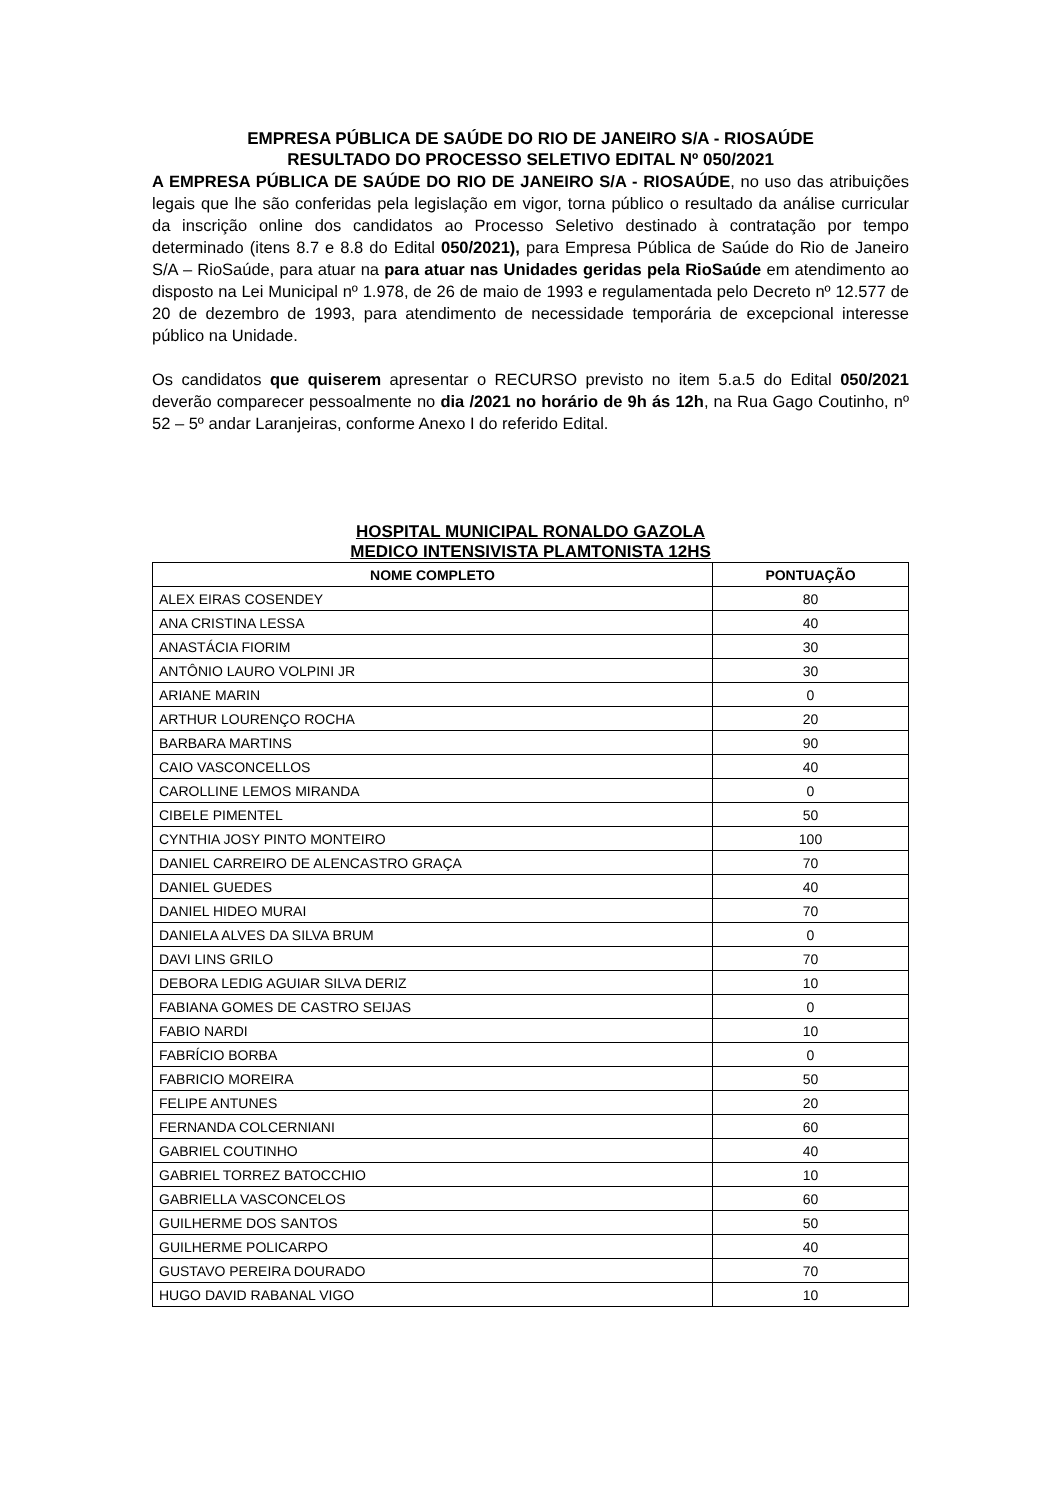EMPRESA PÚBLICA DE SAÚDE DO RIO DE JANEIRO S/A - RIOSAÚDE
RESULTADO DO PROCESSO SELETIVO EDITAL Nº 050/2021
A EMPRESA PÚBLICA DE SAÚDE DO RIO DE JANEIRO S/A - RIOSAÚDE, no uso das atribuições legais que lhe são conferidas pela legislação em vigor, torna público o resultado da análise curricular da inscrição online dos candidatos ao Processo Seletivo destinado à contratação por tempo determinado (itens 8.7 e 8.8 do Edital 050/2021), para Empresa Pública de Saúde do Rio de Janeiro S/A – RioSaúde, para atuar na para atuar nas Unidades geridas pela RioSaúde em atendimento ao disposto na Lei Municipal nº 1.978, de 26 de maio de 1993 e regulamentada pelo Decreto nº 12.577 de 20 de dezembro de 1993, para atendimento de necessidade temporária de excepcional interesse público na Unidade.
Os candidatos que quiserem apresentar o RECURSO previsto no item 5.a.5 do Edital 050/2021 deverão comparecer pessoalmente no dia /2021 no horário de 9h ás 12h, na Rua Gago Coutinho, nº 52 – 5º andar Laranjeiras, conforme Anexo I do referido Edital.
HOSPITAL MUNICIPAL RONALDO GAZOLA
MEDICO INTENSIVISTA PLAMTONISTA 12HS
| NOME COMPLETO | PONTUAÇÃO |
| --- | --- |
| ALEX EIRAS COSENDEY | 80 |
| ANA CRISTINA LESSA | 40 |
| ANASTÁCIA FIORIM | 30 |
| ANTÔNIO LAURO VOLPINI JR | 30 |
| ARIANE MARIN | 0 |
| ARTHUR LOURENÇO ROCHA | 20 |
| BARBARA MARTINS | 90 |
| CAIO VASCONCELLOS | 40 |
| CAROLLINE LEMOS MIRANDA | 0 |
| CIBELE PIMENTEL | 50 |
| CYNTHIA JOSY PINTO MONTEIRO | 100 |
| DANIEL CARREIRO DE ALENCASTRO GRAÇA | 70 |
| DANIEL GUEDES | 40 |
| DANIEL HIDEO MURAI | 70 |
| DANIELA ALVES DA SILVA BRUM | 0 |
| DAVI LINS GRILO | 70 |
| DEBORA LEDIG AGUIAR SILVA DERIZ | 10 |
| FABIANA GOMES DE CASTRO SEIJAS | 0 |
| FABIO NARDI | 10 |
| FABRÍCIO BORBA | 0 |
| FABRICIO MOREIRA | 50 |
| FELIPE ANTUNES | 20 |
| FERNANDA COLCERNIANI | 60 |
| GABRIEL COUTINHO | 40 |
| GABRIEL TORREZ BATOCCHIO | 10 |
| GABRIELLA VASCONCELOS | 60 |
| GUILHERME DOS SANTOS | 50 |
| GUILHERME POLICARPO | 40 |
| GUSTAVO PEREIRA DOURADO | 70 |
| HUGO DAVID RABANAL VIGO | 10 |